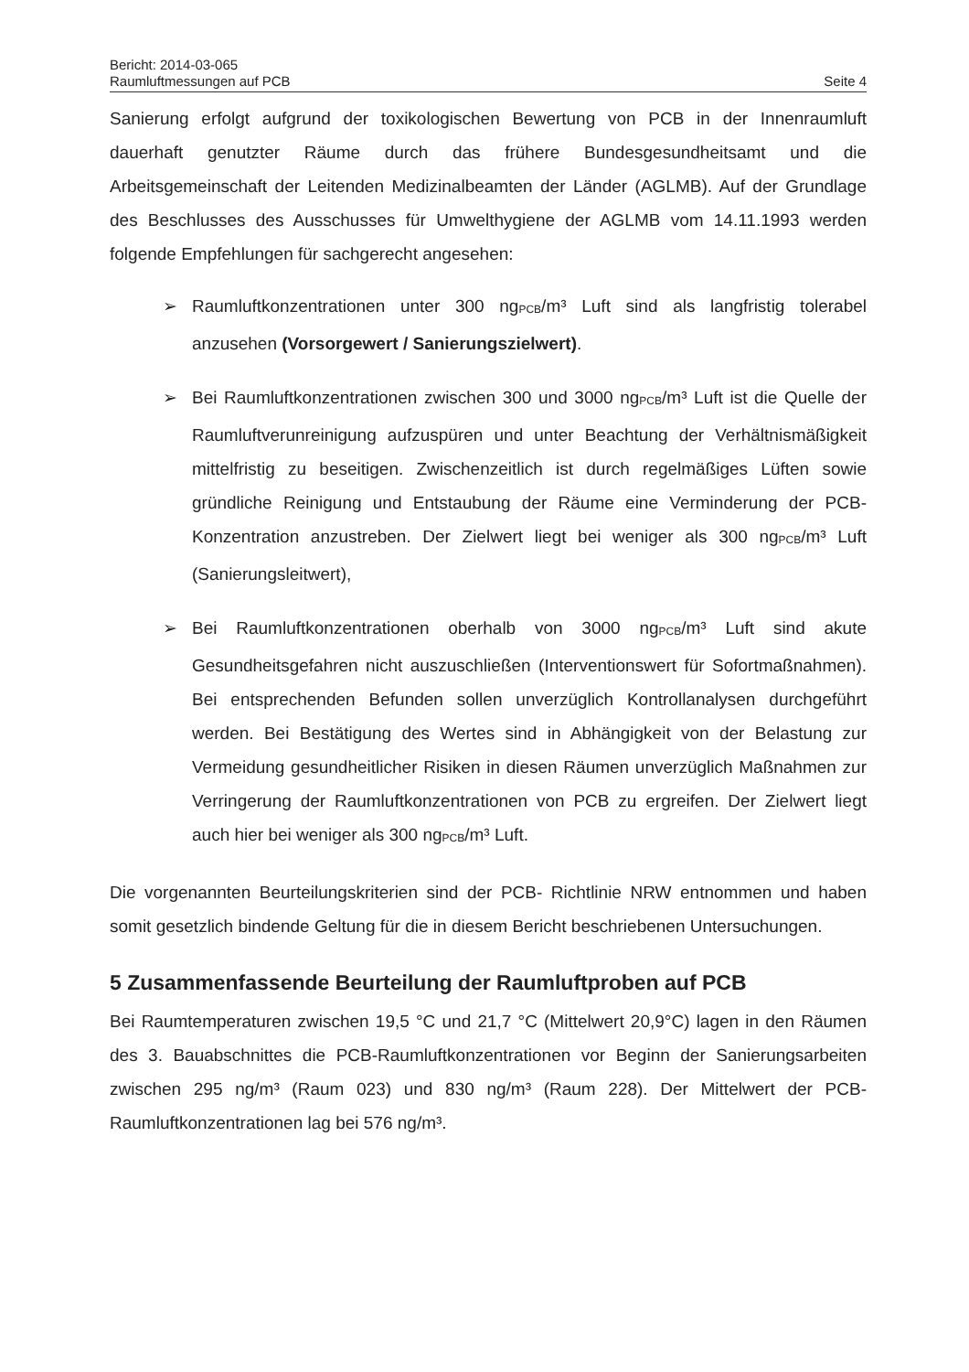Bericht: 2014-03-065
Raumluftmessungen auf PCB
Seite 4
Sanierung erfolgt aufgrund der toxikologischen Bewertung von PCB in der Innenraumluft dauerhaft genutzter Räume durch das frühere Bundesgesundheitsamt und die Arbeitsgemeinschaft der Leitenden Medizinalbeamten der Länder (AGLMB). Auf der Grundlage des Beschlusses des Ausschusses für Umwelthygiene der AGLMB vom 14.11.1993 werden folgende Empfehlungen für sachgerecht angesehen:
➢ Raumluftkonzentrationen unter 300 ng<sub>PCB</sub>/m³ Luft sind als langfristig tolerabel anzusehen (Vorsorgewert / Sanierungszielwert).
➢ Bei Raumluftkonzentrationen zwischen 300 und 3000 ng<sub>PCB</sub>/m³ Luft ist die Quelle der Raumluftverunreinigung aufzuspüren und unter Beachtung der Verhältnismäßigkeit mittelfristig zu beseitigen. Zwischenzeitlich ist durch regelmäßiges Lüften sowie gründliche Reinigung und Entstaubung der Räume eine Verminderung der PCB-Konzentration anzustreben. Der Zielwert liegt bei weniger als 300 ng<sub>PCB</sub>/m³ Luft (Sanierungsleitwert),
➢ Bei Raumluftkonzentrationen oberhalb von 3000 ng<sub>PCB</sub>/m³ Luft sind akute Gesundheitsgefahren nicht auszuschließen (Interventionswert für Sofortmaßnahmen). Bei entsprechenden Befunden sollen unverzüglich Kontrollanalysen durchgeführt werden. Bei Bestätigung des Wertes sind in Abhängigkeit von der Belastung zur Vermeidung gesundheitlicher Risiken in diesen Räumen unverzüglich Maßnahmen zur Verringerung der Raumluftkonzentrationen von PCB zu ergreifen. Der Zielwert liegt auch hier bei weniger als 300 ng<sub>PCB</sub>/m³ Luft.
Die vorgenannten Beurteilungskriterien sind der PCB- Richtlinie NRW entnommen und haben somit gesetzlich bindende Geltung für die in diesem Bericht beschriebenen Untersuchungen.
5 Zusammenfassende Beurteilung der Raumluftproben auf PCB
Bei Raumtemperaturen zwischen 19,5 °C und 21,7 °C (Mittelwert 20,9°C) lagen in den Räumen des 3. Bauabschnittes die PCB-Raumluftkonzentrationen vor Beginn der Sanierungsarbeiten zwischen 295 ng/m³ (Raum 023) und 830 ng/m³ (Raum 228). Der Mittelwert der PCB-Raumluftkonzentrationen lag bei 576 ng/m³.